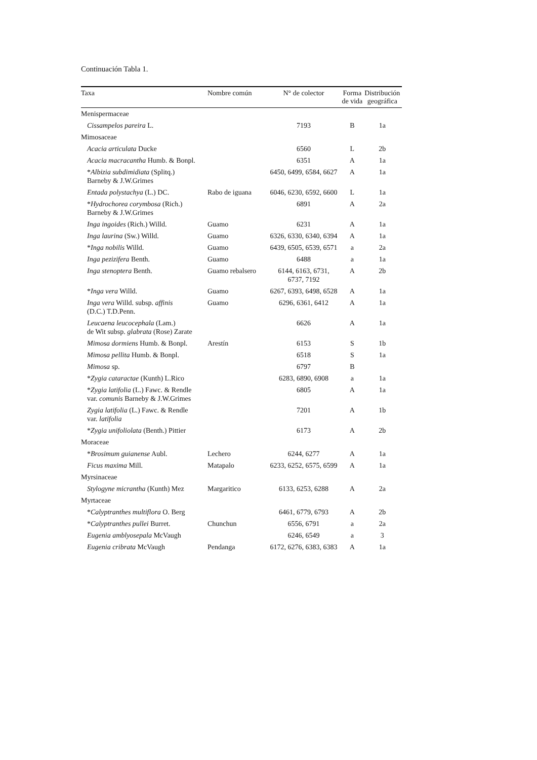Continuación Tabla 1.
| Taxa | Nombre común | N° de colector | Forma de vida | Distribución geográfica |
| --- | --- | --- | --- | --- |
| Menispermaceae | | | | |
| Cissampelos pareira L. | | 7193 | B | 1a |
| Mimosaceae | | | | |
| Acacia articulata Ducke | | 6560 | L | 2b |
| Acacia macracantha Humb. & Bonpl. | | 6351 | A | 1a |
| * Albizia subdimidiata (Splitq.) Barneby & J.W.Grimes | | 6450, 6499, 6584, 6627 | A | 1a |
| Entada polystachya (L.) DC. | Rabo de iguana | 6046, 6230, 6592, 6600 | L | 1a |
| * Hydrochorea corymbosa (Rich.) Barneby & J.W.Grimes | | 6891 | A | 2a |
| Inga ingoides (Rich.) Willd. | Guamo | 6231 | A | 1a |
| Inga laurina (Sw.) Willd. | Guamo | 6326, 6330, 6340, 6394 | A | 1a |
| * Inga nobilis Willd. | Guamo | 6439, 6505, 6539, 6571 | a | 2a |
| Inga pezizifera Benth. | Guamo | 6488 | a | 1a |
| Inga stenoptera Benth. | Guamo rebalsero | 6144, 6163, 6731, 6737, 7192 | A | 2b |
| * Inga vera Willd. | Guamo | 6267, 6393, 6498, 6528 | A | 1a |
| Inga vera Willd. subsp. affinis (D.C.) T.D.Penn. | Guamo | 6296, 6361, 6412 | A | 1a |
| Leucaena leucocephala (Lam.) de Wit subsp. glabrata (Rose) Zarate | | 6626 | A | 1a |
| Mimosa dormiens Humb. & Bonpl. | Arestín | 6153 | S | 1b |
| Mimosa pellita Humb. & Bonpl. | | 6518 | S | 1a |
| Mimosa sp. | | 6797 | B | |
| * Zygia cataractae (Kunth) L.Rico | | 6283, 6890, 6908 | a | 1a |
| * Zygia latifolia (L.) Fawc. & Rendle var. comunis Barneby & J.W.Grimes | | 6805 | A | 1a |
| Zygia latifolia (L.) Fawc. & Rendle var. latifolia | | 7201 | A | 1b |
| * Zygia unifoliolata (Benth.) Pittier | | 6173 | A | 2b |
| Moraceae | | | | |
| * Brosimum guianense Aubl. | Lechero | 6244, 6277 | A | 1a |
| Ficus maxima Mill. | Matapalo | 6233, 6252, 6575, 6599 | A | 1a |
| Myrsinaceae | | | | |
| Stylogyne micrantha (Kunth) Mez | Margaritico | 6133, 6253, 6288 | A | 2a |
| Myrtaceae | | | | |
| * Calyptranthes multiflora O. Berg | | 6461, 6779, 6793 | A | 2b |
| * Calyptranthes pullei Burret. | Chunchun | 6556, 6791 | a | 2a |
| Eugenia amblyosepala McVaugh | | 6246, 6549 | a | 3 |
| Eugenia cribrata McVaugh | Pendanga | 6172, 6276, 6383, 6383 | A | 1a |